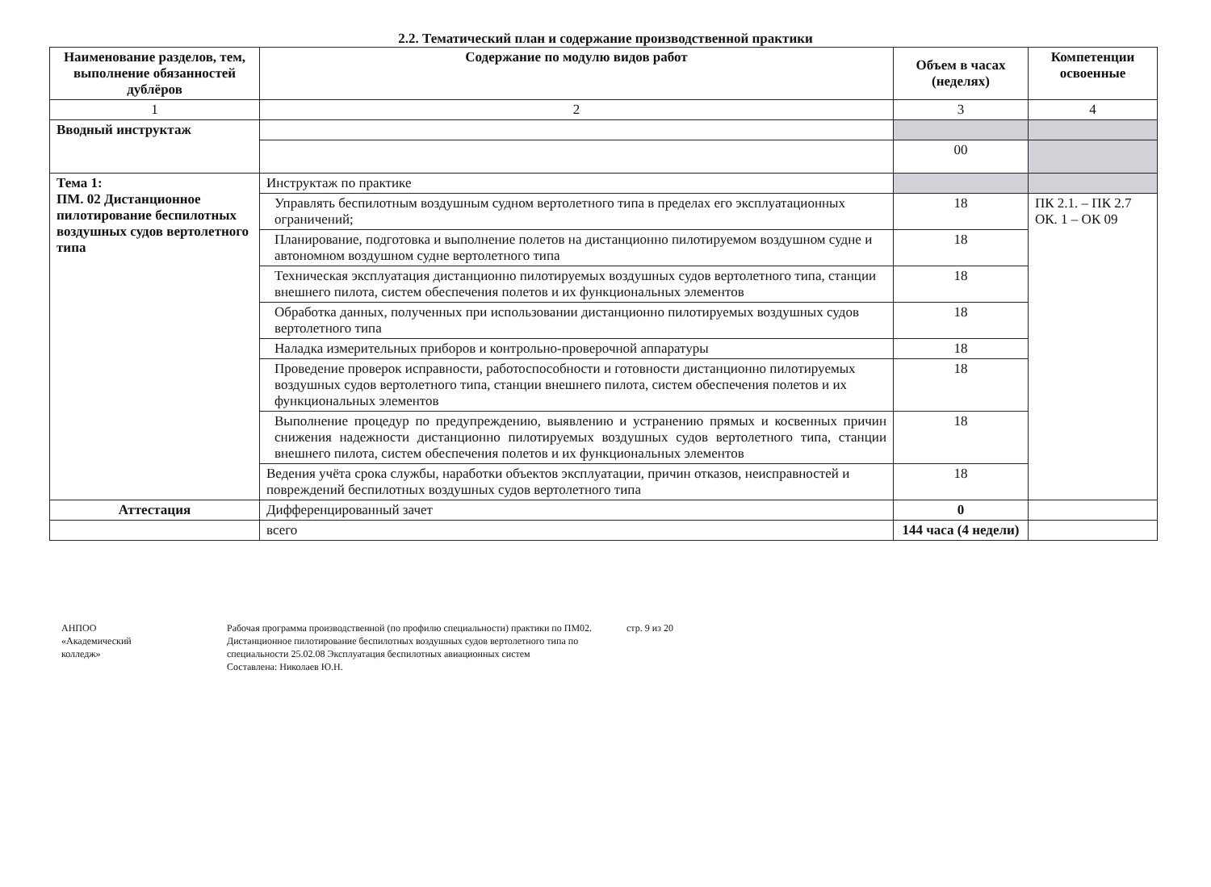2.2. Тематический план и содержание производственной практики
| Наименование разделов, тем, выполнение обязанностей дублёров | Содержание по модулю видов работ | Объем в часах (неделях) | Компетенции освоенные |
| --- | --- | --- | --- |
| 1 | 2 | 3 | 4 |
| Вводный инструктаж | | | |
| | | 00 | |
| Тема 1: ПМ. 02 Дистанционное пилотирование беспилотных воздушных судов вертолетного типа | Инструктаж по практике | | |
| | Управлять беспилотным воздушным судном вертолетного типа в пределах его эксплуатационных ограничений; | 18 | ПК 2.1. – ПК 2.7 ОК. 1 – ОК 09 |
| | Планирование, подготовка и выполнение полетов на дистанционно пилотируемом воздушном судне и автономном воздушном судне вертолетного типа | 18 | |
| | Техническая эксплуатация дистанционно пилотируемых воздушных судов вертолетного типа, станции внешнего пилота, систем обеспечения полетов и их функциональных элементов | 18 | |
| | Обработка данных, полученных при использовании дистанционно пилотируемых воздушных судов вертолетного типа | 18 | |
| | Наладка измерительных приборов и контрольно-проверочной аппаратуры | 18 | |
| | Проведение проверок исправности, работоспособности и готовности дистанционно пилотируемых воздушных судов вертолетного типа, станции внешнего пилота, систем обеспечения полетов и их функциональных элементов | 18 | |
| | Выполнение процедур по предупреждению, выявлению и устранению прямых и косвенных причин снижения надежности дистанционно пилотируемых воздушных судов вертолетного типа, станции внешнего пилота, систем обеспечения полетов и их функциональных элементов | 18 | |
| | Ведения учёта срока службы, наработки объектов эксплуатации, причин отказов, неисправностей и повреждений беспилотных воздушных судов вертолетного типа | 18 | |
| Аттестация | Дифференцированный зачет | 0 | |
| | всего | 144 часа (4 недели) | |
АНПОО
«Академический
колледж»
Рабочая программа производственной (по профилю специальности) практики по ПМ02. Дистанционное пилотирование беспилотных воздушных судов вертолетного типа по специальности 25.02.08 Эксплуатация беспилотных авиационных систем
Составлена: Николаев Ю.Н.
стр. 9 из 20